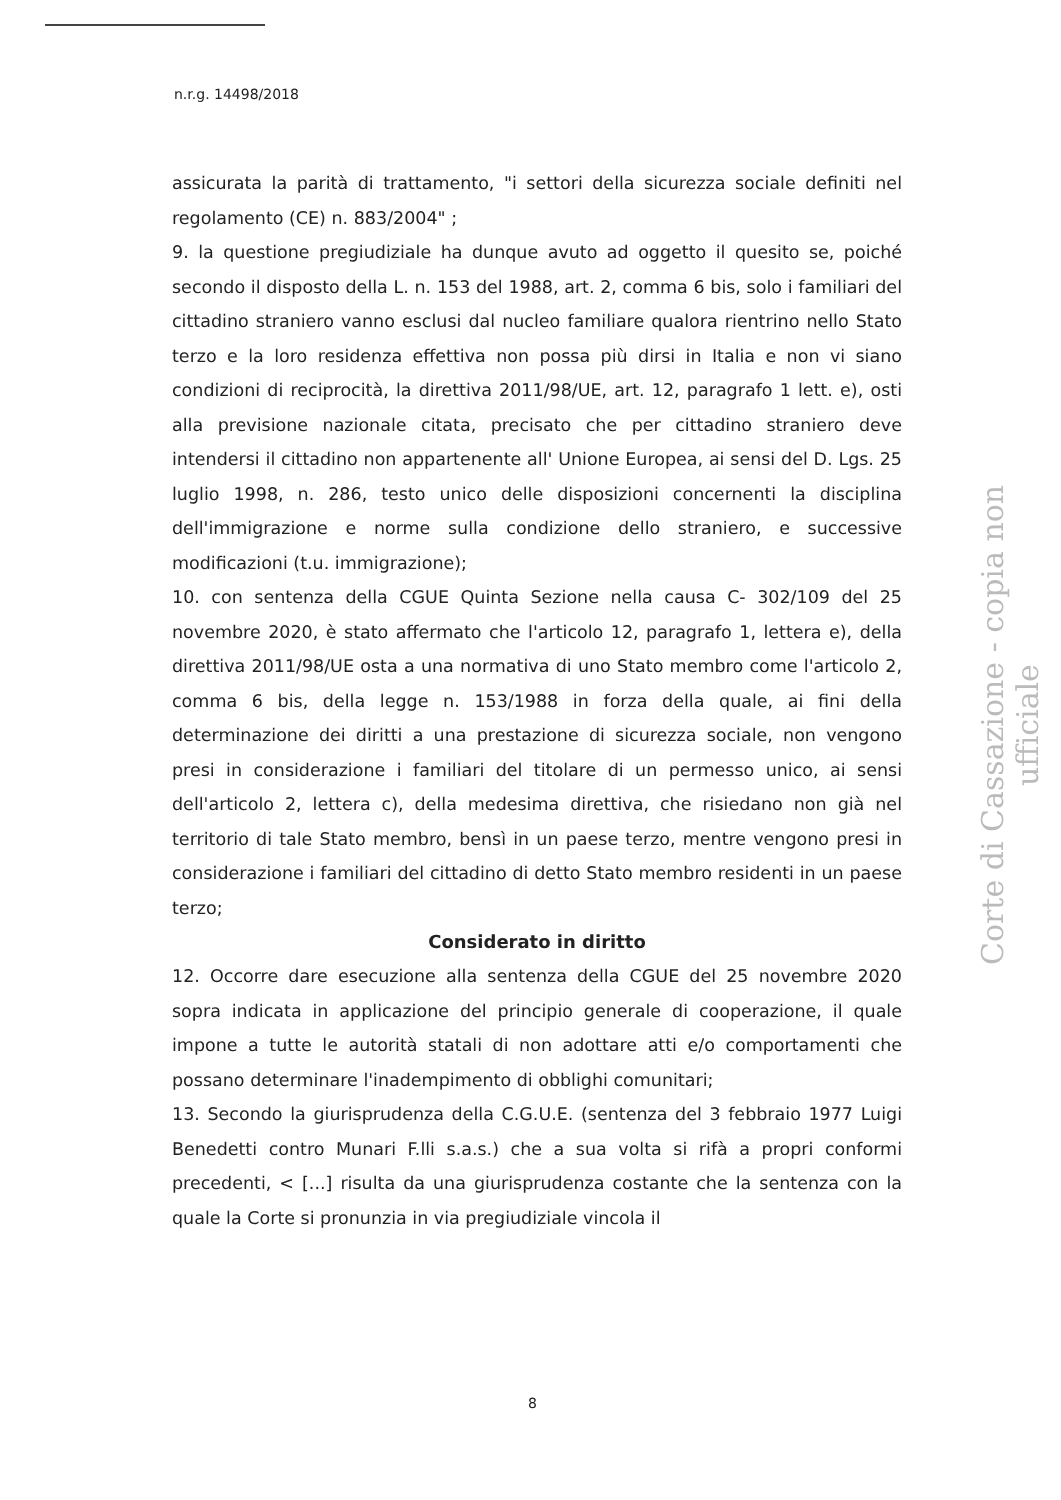n.r.g. 14498/2018
assicurata la parità di trattamento, "i settori della sicurezza sociale definiti nel regolamento (CE) n. 883/2004" ;
9. la questione pregiudiziale ha dunque avuto ad oggetto il quesito se, poiché secondo il disposto della L. n. 153 del 1988, art. 2, comma 6 bis, solo i familiari del cittadino straniero vanno esclusi dal nucleo familiare qualora rientrino nello Stato terzo e la loro residenza effettiva non possa più dirsi in Italia e non vi siano condizioni di reciprocità, la direttiva 2011/98/UE, art. 12, paragrafo 1 lett. e), osti alla previsione nazionale citata, precisato che per cittadino straniero deve intendersi il cittadino non appartenente all' Unione Europea, ai sensi del D. Lgs. 25 luglio 1998, n. 286, testo unico delle disposizioni concernenti la disciplina dell'immigrazione e norme sulla condizione dello straniero, e successive modificazioni (t.u. immigrazione);
10. con sentenza della CGUE Quinta Sezione nella causa C- 302/109 del 25 novembre 2020, è stato affermato che l'articolo 12, paragrafo 1, lettera e), della direttiva 2011/98/UE osta a una normativa di uno Stato membro come l'articolo 2, comma 6 bis, della legge n. 153/1988 in forza della quale, ai fini della determinazione dei diritti a una prestazione di sicurezza sociale, non vengono presi in considerazione i familiari del titolare di un permesso unico, ai sensi dell'articolo 2, lettera c), della medesima direttiva, che risiedano non già nel territorio di tale Stato membro, bensì in un paese terzo, mentre vengono presi in considerazione i familiari del cittadino di detto Stato membro residenti in un paese terzo;
Considerato in diritto
12. Occorre dare esecuzione alla sentenza della CGUE del 25 novembre 2020 sopra indicata in applicazione del principio generale di cooperazione, il quale impone a tutte le autorità statali di non adottare atti e/o comportamenti che possano determinare l'inadempimento di obblighi comunitari;
13. Secondo la giurisprudenza della C.G.U.E. (sentenza del 3 febbraio 1977 Luigi Benedetti contro Munari F.lli s.a.s.) che a sua volta si rifà a propri conformi precedenti, < [...] risulta da una giurisprudenza costante che la sentenza con la quale la Corte si pronunzia in via pregiudiziale vincola il
Corte di Cassazione - copia non ufficiale
8